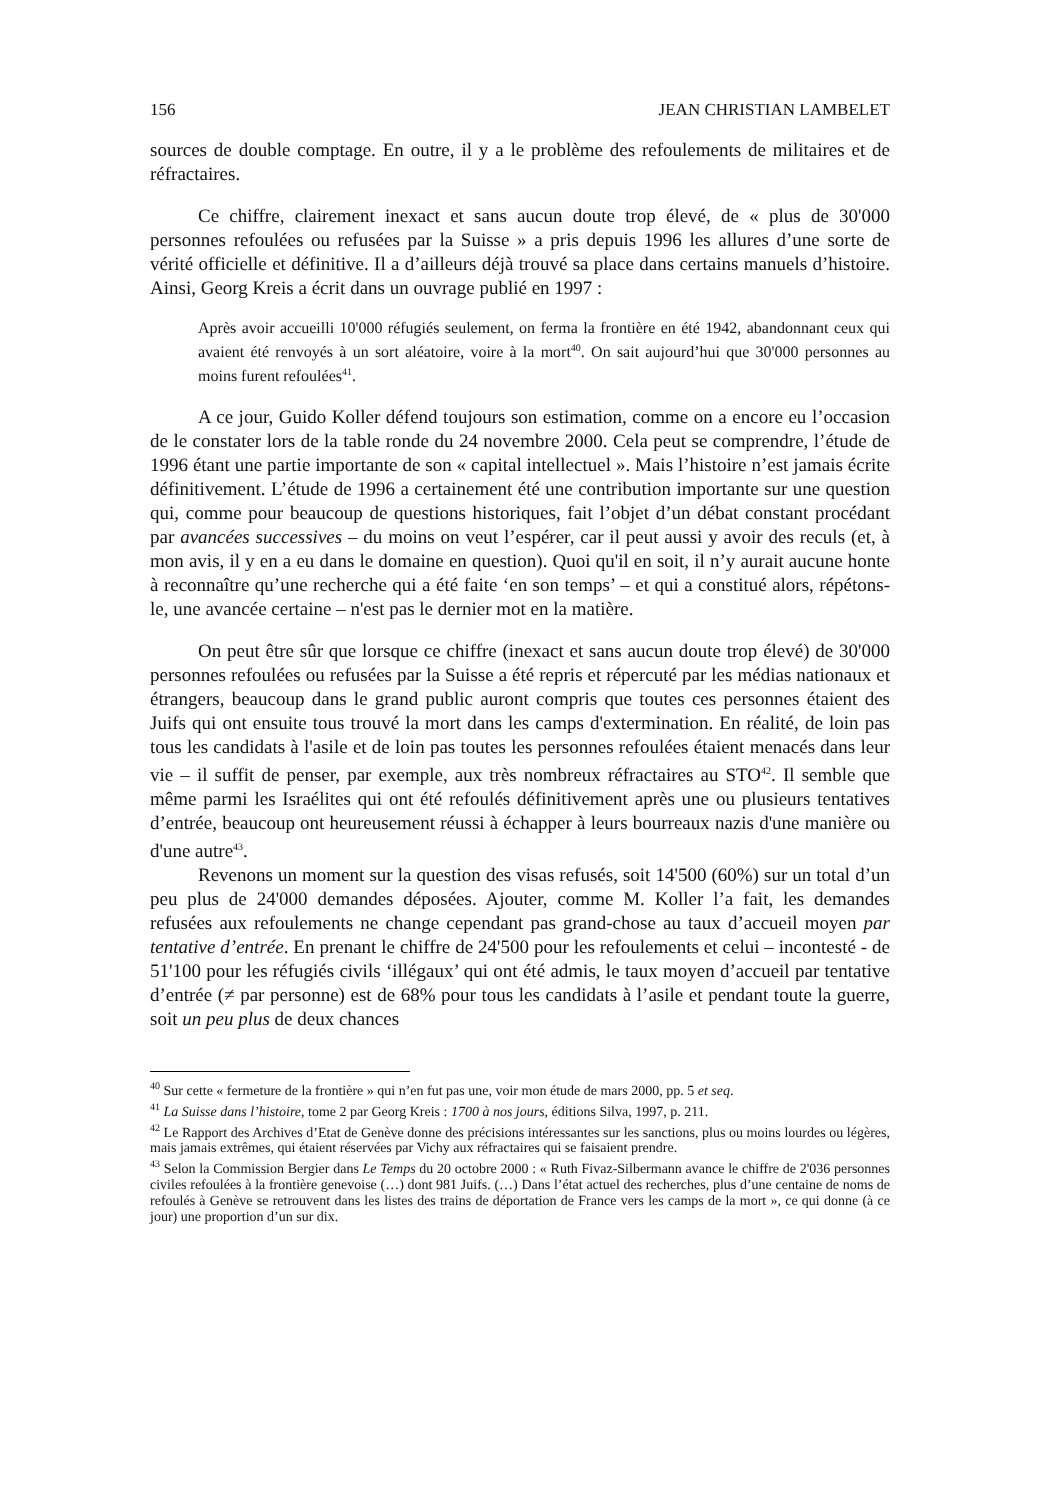156 JEAN CHRISTIAN LAMBELET
sources de double comptage. En outre, il y a le problème des refoulements de militaires et de réfractaires.
Ce chiffre, clairement inexact et sans aucun doute trop élevé, de « plus de 30'000 personnes refoulées ou refusées par la Suisse » a pris depuis 1996 les allures d’une sorte de vérité officielle et définitive. Il a d’ailleurs déjà trouvé sa place dans certains manuels d’histoire. Ainsi, Georg Kreis a écrit dans un ouvrage publié en 1997 :
Après avoir accueilli 10'000 réfugiés seulement, on ferma la frontière en été 1942, abandonnant ceux qui avaient été renvoyés à un sort aléatoire, voire à la mort<sup>40</sup>. On sait aujourd’hui que 30'000 personnes au moins furent refoulées<sup>41</sup>.
A ce jour, Guido Koller défend toujours son estimation, comme on a encore eu l’occasion de le constater lors de la table ronde du 24 novembre 2000. Cela peut se comprendre, l’étude de 1996 étant une partie importante de son « capital intellectuel ». Mais l’histoire n’est jamais écrite définitivement. L’étude de 1996 a certainement été une contribution importante sur une question qui, comme pour beaucoup de questions historiques, fait l’objet d’un débat constant procédant par avancées successives – du moins on veut l’espérer, car il peut aussi y avoir des reculs (et, à mon avis, il y en a eu dans le domaine en question). Quoi qu'il en soit, il n’y aurait aucune honte à reconnaître qu’une recherche qui a été faite ‘en son temps’ – et qui a constitué alors, répétons-le, une avancée certaine – n'est pas le dernier mot en la matière.
On peut être sûr que lorsque ce chiffre (inexact et sans aucun doute trop élevé) de 30'000 personnes refoulées ou refusées par la Suisse a été repris et répercuté par les médias nationaux et étrangers, beaucoup dans le grand public auront compris que toutes ces personnes étaient des Juifs qui ont ensuite tous trouvé la mort dans les camps d'extermination. En réalité, de loin pas tous les candidats à l'asile et de loin pas toutes les personnes refoulées étaient menacés dans leur vie – il suffit de penser, par exemple, aux très nombreux réfractaires au STO<sup>42</sup>. Il semble que même parmi les Israélites qui ont été refoulés définitivement après une ou plusieurs tentatives d’entrée, beaucoup ont heureusement réussi à échapper à leurs bourreaux nazis d'une manière ou d'une autre<sup>43</sup>.
Revenons un moment sur la question des visas refusés, soit 14'500 (60%) sur un total d’un peu plus de 24'000 demandes déposées. Ajouter, comme M. Koller l’a fait, les demandes refusées aux refoulements ne change cependant pas grand-chose au taux d’accueil moyen par tentative d’entrée. En prenant le chiffre de 24'500 pour les refoulements et celui – incontesté - de 51'100 pour les réfugiés civils ‘illégaux’ qui ont été admis, le taux moyen d’accueil par tentative d’entrée (≠ par personne) est de 68% pour tous les candidats à l’asile et pendant toute la guerre, soit un peu plus de deux chances
<sup>40</sup> Sur cette « fermeture de la frontière » qui n’en fut pas une, voir mon étude de mars 2000, pp. 5 et seq.
<sup>41</sup> La Suisse dans l’histoire, tome 2 par Georg Kreis : 1700 à nos jours, éditions Silva, 1997, p. 211.
<sup>42</sup> Le Rapport des Archives d’Etat de Genève donne des précisions intéressantes sur les sanctions, plus ou moins lourdes ou légères, mais jamais extrêmes, qui étaient réservées par Vichy aux réfractaires qui se faisaient prendre.
<sup>43</sup> Selon la Commission Bergier dans Le Temps du 20 octobre 2000 : « Ruth Fivaz-Silbermann avance le chiffre de 2'036 personnes civiles refoulées à la frontière genevoise (…) dont 981 Juifs. (…) Dans l’état actuel des recherches, plus d’une centaine de noms de refoulés à Genève se retrouvent dans les listes des trains de déportation de France vers les camps de la mort », ce qui donne (à ce jour) une proportion d’un sur dix.